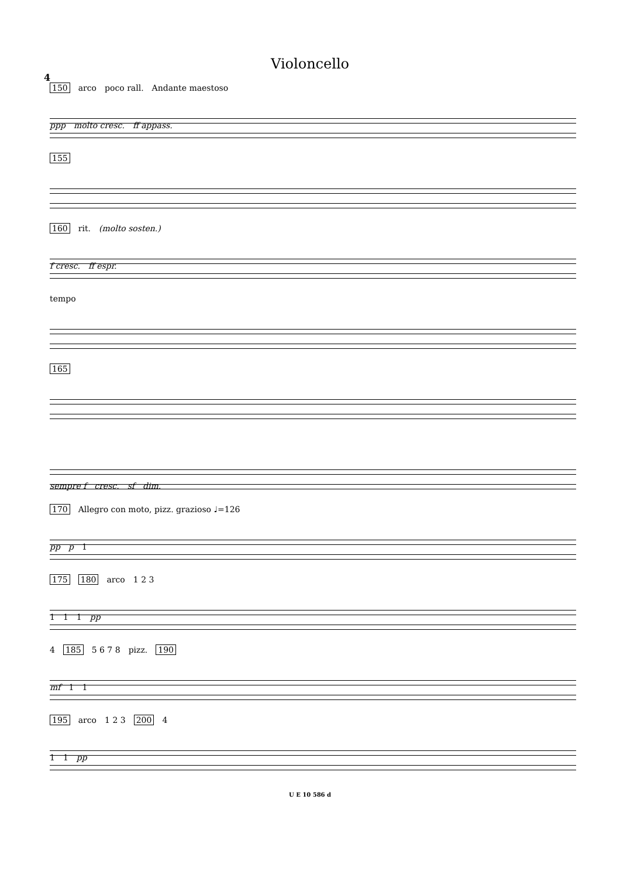Violoncello
4
150 arco poco rall. Andante maestoso
ppp molto cresc. ff appass.
155
160 rit. (molto sosten.)
f cresc. ff espr.
tempo
165
sempre f cresc. sf dim.
170 Allegro con moto, pizz. grazioso ♩=126
pp p 1
175 180 arco 1 2 3
1 1 1 pp
4 185 5 6 7 8 pizz. 190
mf 1 1
195 arco 1 2 3 200 4
1 1 pp
U E 10 586 d